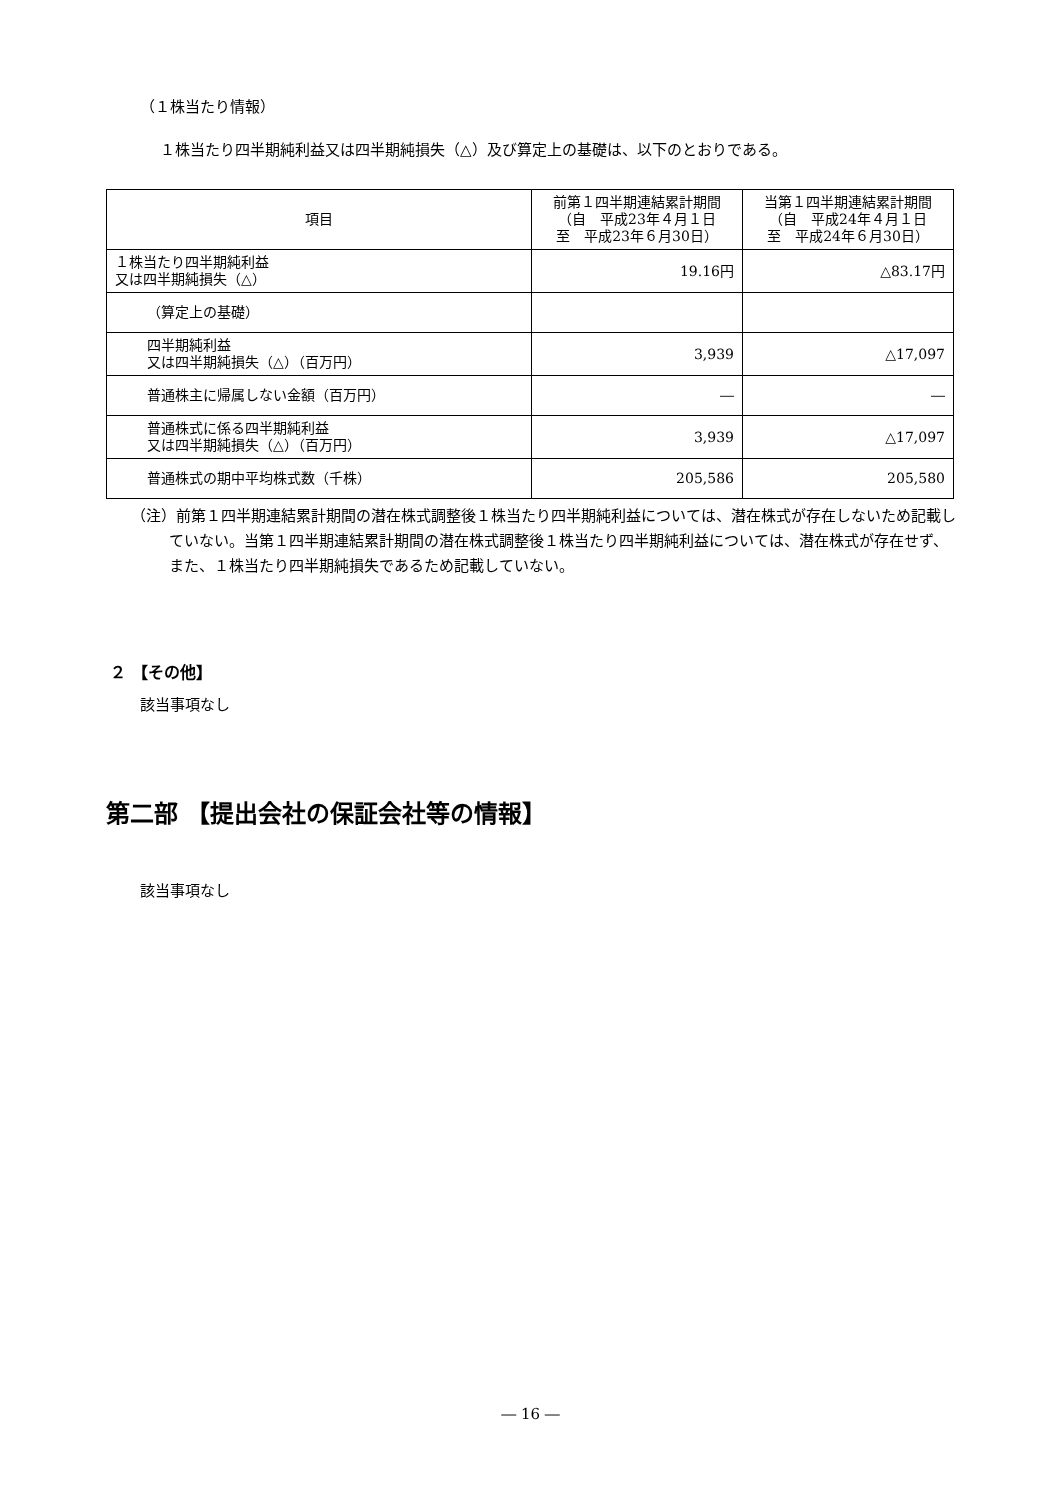（１株当たり情報）
１株当たり四半期純利益又は四半期純損失（△）及び算定上の基礎は、以下のとおりである。
| 項目 | 前第１四半期連結累計期間 （自 平成23年４月１日 至 平成23年６月30日） | 当第１四半期連結累計期間 （自 平成24年４月１日 至 平成24年６月30日） |
| --- | --- | --- |
| １株当たり四半期純利益 又は四半期純損失（△） | 19.16円 | △83.17円 |
| （算定上の基礎） | | |
| 四半期純利益 又は四半期純損失（△）（百万円） | 3,939 | △17,097 |
| 普通株主に帰属しない金額（百万円） | ― | ― |
| 普通株式に係る四半期純利益 又は四半期純損失（△）（百万円） | 3,939 | △17,097 |
| 普通株式の期中平均株式数（千株） | 205,586 | 205,580 |
（注）前第１四半期連結累計期間の潜在株式調整後１株当たり四半期純利益については、潜在株式が存在しないため記載していない。当第１四半期連結累計期間の潜在株式調整後１株当たり四半期純利益については、潜在株式が存在せず、また、１株当たり四半期純損失であるため記載していない。
２ 【その他】
該当事項なし
第二部 【提出会社の保証会社等の情報】
該当事項なし
― 16 ―